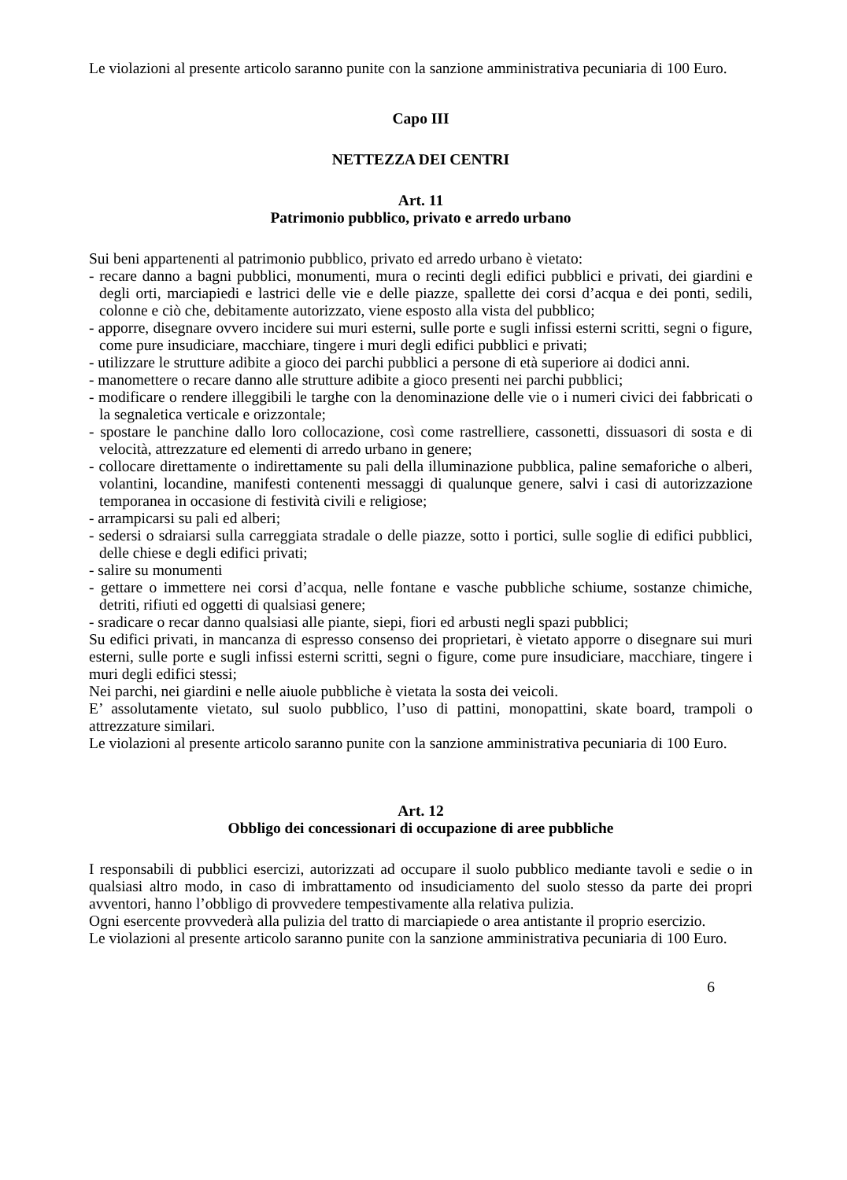Le violazioni al presente articolo saranno punite con la sanzione amministrativa pecuniaria di 100 Euro.
Capo III
NETTEZZA DEI CENTRI
Art. 11
Patrimonio pubblico, privato e arredo urbano
Sui beni appartenenti al patrimonio pubblico, privato ed arredo urbano è vietato:
- recare danno a bagni pubblici, monumenti, mura o recinti degli edifici pubblici e privati, dei giardini e degli orti, marciapiedi e lastrici delle vie e delle piazze, spallette dei corsi d’acqua e dei ponti, sedili, colonne e ciò che, debitamente autorizzato, viene esposto alla vista del pubblico;
- apporre, disegnare ovvero incidere sui muri esterni, sulle porte e sugli infissi esterni scritti, segni o figure, come pure insudiciare, macchiare, tingere i muri degli edifici pubblici e privati;
- utilizzare le strutture adibite a gioco dei parchi pubblici a persone di età superiore ai dodici anni.
- manomettere o recare danno alle strutture adibite a gioco presenti nei parchi pubblici;
- modificare o rendere illeggibili le targhe con la denominazione delle vie o i numeri civici dei fabbricati o la segnaletica verticale e orizzontale;
- spostare le panchine dallo loro collocazione, così come rastrelliere, cassonetti, dissuasori di sosta e di velocità, attrezzature ed elementi di arredo urbano in genere;
- collocare direttamente o indirettamente su pali della illuminazione pubblica, paline semaforiche o alberi, volantini, locandine, manifesti contenenti messaggi di qualunque genere, salvi i casi di autorizzazione temporanea in occasione di festività civili e religiose;
- arrampicarsi su pali ed alberi;
- sedersi o sdraiarsi sulla carreggiata stradale o delle piazze, sotto i portici, sulle soglie di edifici pubblici, delle chiese e degli edifici privati;
- salire su monumenti
- gettare o immettere nei corsi d’acqua, nelle fontane e vasche pubbliche schiume, sostanze chimiche, detriti, rifiuti ed oggetti di qualsiasi genere;
- sradicare o recar danno qualsiasi alle piante, siepi, fiori ed arbusti negli spazi pubblici;
Su edifici privati, in mancanza di espresso consenso dei proprietari, è vietato apporre o disegnare sui muri esterni, sulle porte e sugli infissi esterni scritti, segni o figure, come pure insudiciare, macchiare, tingere i muri degli edifici stessi;
Nei parchi, nei giardini e nelle aiuole pubbliche è vietata la sosta dei veicoli.
E’ assolutamente vietato, sul suolo pubblico, l’uso di pattini, monopattini, skate board, trampoli o attrezzature similari.
Le violazioni al presente articolo saranno punite con la sanzione amministrativa pecuniaria di 100 Euro.
Art. 12
Obbligo dei concessionari di occupazione di aree pubbliche
I responsabili di pubblici esercizi, autorizzati ad occupare il suolo pubblico mediante tavoli e sedie o in qualsiasi altro modo, in caso di imbrattamento od insudiciamento del suolo stesso da parte dei propri avventori, hanno l’obbligo di provvedere tempestivamente alla relativa pulizia.
Ogni esercente provvederà alla pulizia del tratto di marciapiede o area antistante il proprio esercizio.
Le violazioni al presente articolo saranno punite con la sanzione amministrativa pecuniaria di 100 Euro.
6